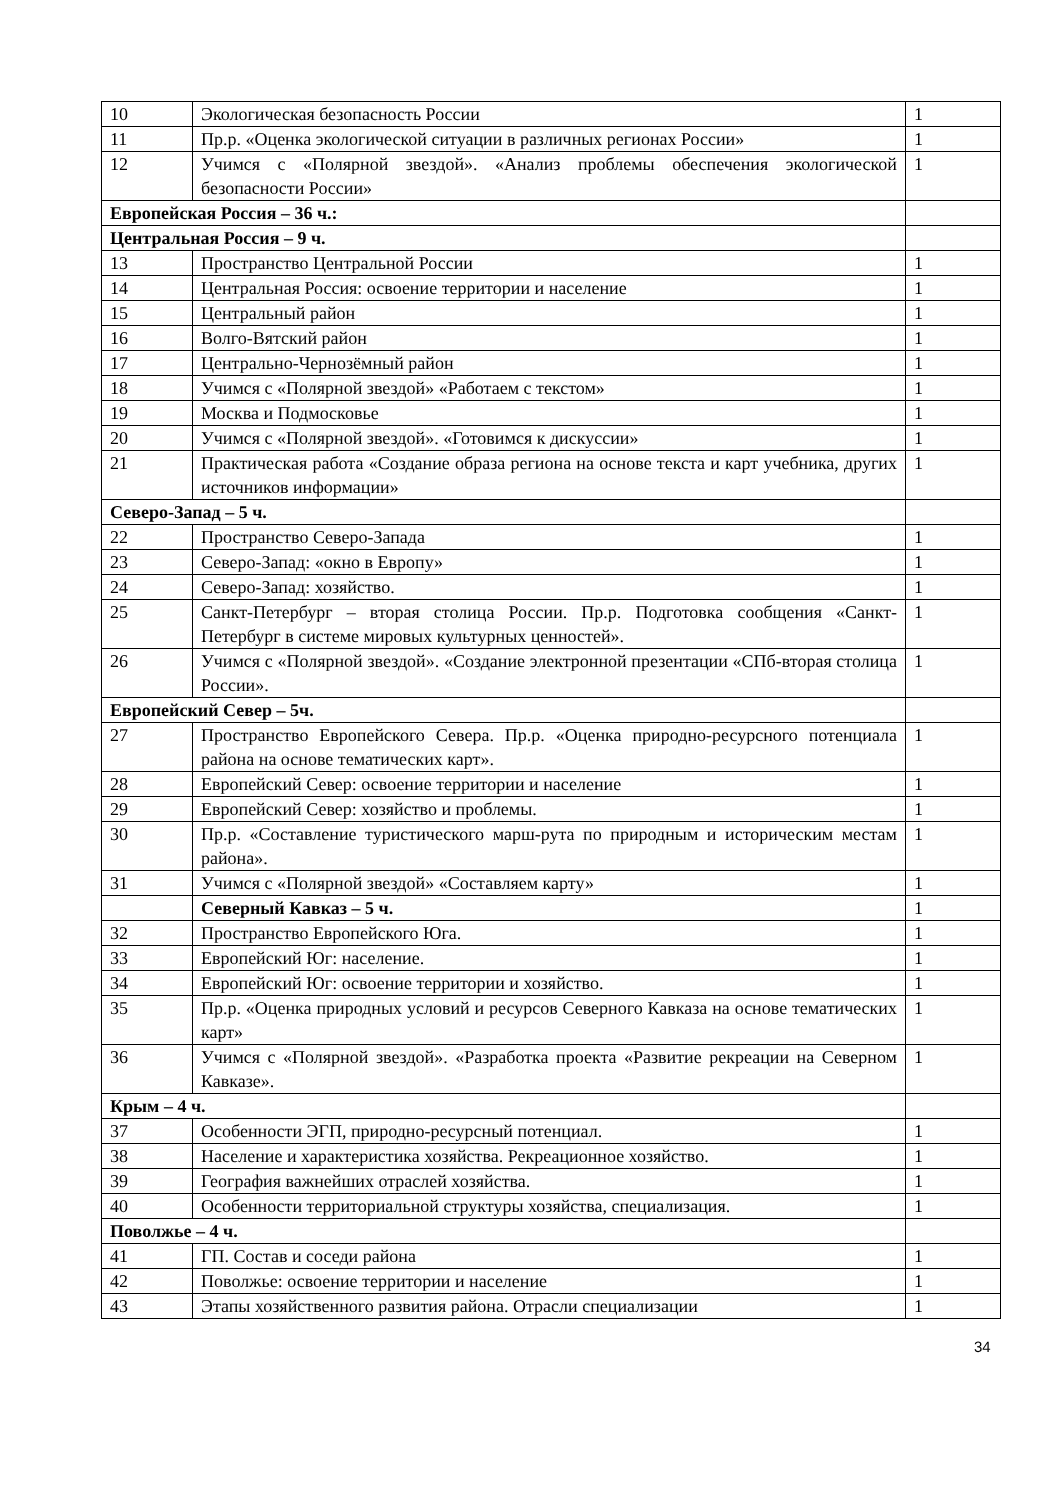| 10 | Экологическая безопасность России | 1 |
| 11 | Пр.р. «Оценка экологической ситуации в различных регионах России» | 1 |
| 12 | Учимся с «Полярной звездой». «Анализ проблемы обеспечения экологической безопасности России» | 1 |
| Европейская Россия – 36 ч.: | | |
| Центральная Россия – 9 ч. | | |
| 13 | Пространство Центральной России | 1 |
| 14 | Центральная Россия: освоение территории и население | 1 |
| 15 | Центральный район | 1 |
| 16 | Волго-Вятский район | 1 |
| 17 | Центрально-Чернозёмный район | 1 |
| 18 | Учимся с «Полярной звездой» «Работаем с текстом» | 1 |
| 19 | Москва и Подмосковье | 1 |
| 20 | Учимся с «Полярной звездой». «Готовимся к дискуссии» | 1 |
| 21 | Практическая работа «Создание образа региона на основе текста и карт учебника, других источников информации» | 1 |
| Северо-Запад – 5 ч. | | |
| 22 | Пространство Северо-Запада | 1 |
| 23 | Северо-Запад: «окно в Европу» | 1 |
| 24 | Северо-Запад: хозяйство. | 1 |
| 25 | Санкт-Петербург – вторая столица России. Пр.р. Подготовка сообщения «Санкт-Петербург в системе мировых культурных ценностей». | 1 |
| 26 | Учимся с «Полярной звездой». «Создание электронной презентации «СПб-вторая столица России». | 1 |
| Европейский Север – 5ч. | | |
| 27 | Пространство Европейского Севера. Пр.р. «Оценка природно-ресурсного потенциала района на основе тематических карт». | 1 |
| 28 | Европейский Север: освоение территории и население | 1 |
| 29 | Европейский Север: хозяйство и проблемы. | 1 |
| 30 | Пр.р. «Составление туристического марш-рута по природным и историческим местам района». | 1 |
| 31 | Учимся с «Полярной звездой» «Составляем карту» | 1 |
| | Северный Кавказ – 5 ч. | 1 |
| 32 | Пространство Европейского Юга. | 1 |
| 33 | Европейский Юг: население. | 1 |
| 34 | Европейский Юг: освоение территории и хозяйство. | 1 |
| 35 | Пр.р. «Оценка природных условий и ресурсов Северного Кавказа на основе тематических карт» | 1 |
| 36 | Учимся с «Полярной звездой». «Разработка проекта «Развитие рекреации на Северном Кавказе». | 1 |
| Крым – 4 ч. | | |
| 37 | Особенности ЭГП, природно-ресурсный потенциал. | 1 |
| 38 | Население и характеристика хозяйства. Рекреационное хозяйство. | 1 |
| 39 | География важнейших отраслей хозяйства. | 1 |
| 40 | Особенности территориальной структуры хозяйства, специализация. | 1 |
| Поволжье – 4 ч. | | |
| 41 | ГП. Состав и соседи района | 1 |
| 42 | Поволжье: освоение территории и население | 1 |
| 43 | Этапы хозяйственного развития района. Отрасли специализации | 1 |
34